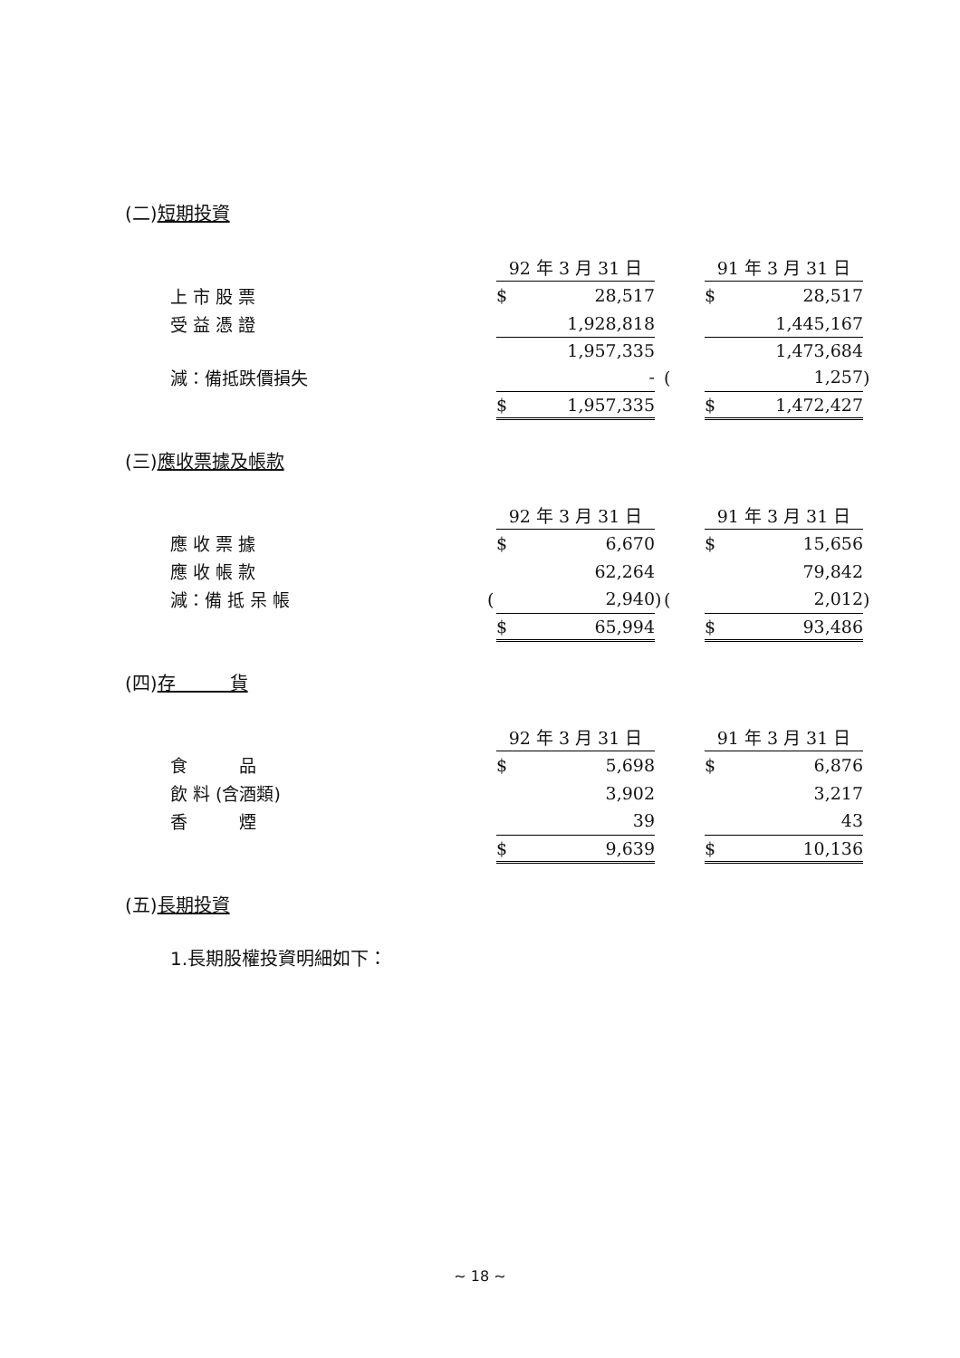(二)短期投資
| | | 92 年 3 月 31 日 | | | | 91 年 3 月 31 日 | | |
| 上 市 股 票 | | $ | 28,517 | | | $ | 28,517 | |
| 受 益 憑 證 | | | 1,928,818 | | | | 1,445,167 | |
| | | | 1,957,335 | | | | 1,473,684 | |
| 減：備抵跌價損失 | | | - | | ( | | 1,257 | ) |
| | | $ | 1,957,335 | | | $ | 1,472,427 | |
(三)應收票據及帳款
| | | 92 年 3 月 31 日 | | | | 91 年 3 月 31 日 | | |
| 應 收 票 據 | | $ | 6,670 | | | $ | 15,656 | |
| 應 收 帳 款 | | | 62,264 | | | | 79,842 | |
| 減：備 抵 呆 帳 | ( | | 2,940 | ) | ( | | 2,012 | ) |
| | | $ | 65,994 | | | $ | 93,486 | |
(四)存　　　貨
| | | 92 年 3 月 31 日 | | | | 91 年 3 月 31 日 | | |
| 食 品 | | $ | 5,698 | | | $ | 6,876 | |
| 飲 料 (含酒類) | | | 3,902 | | | | 3,217 | |
| 香 煙 | | | 39 | | | | 43 | |
| | | $ | 9,639 | | | $ | 10,136 | |
(五)長期投資
1.長期股權投資明細如下：
~ 18 ~